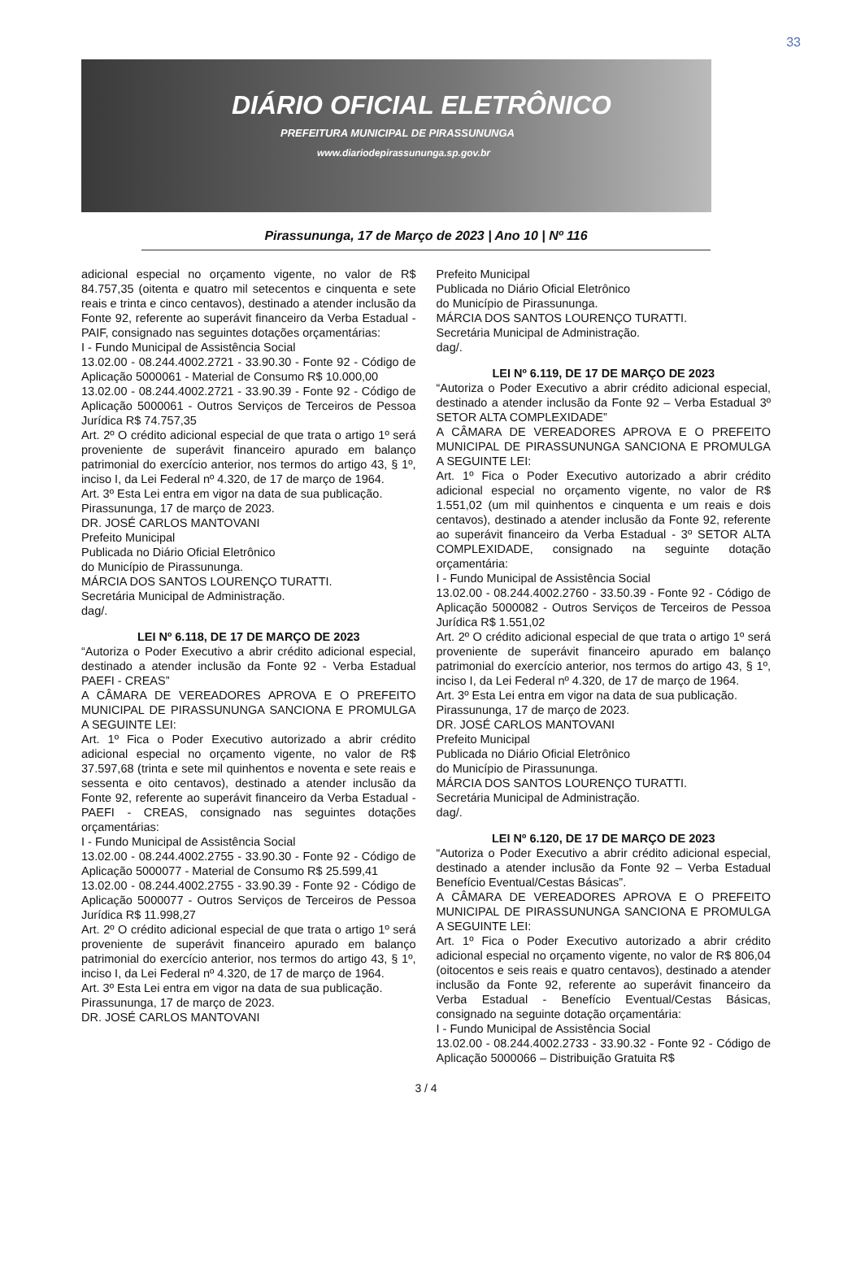33
DIÁRIO OFICIAL ELETRÔNICO
PREFEITURA MUNICIPAL DE PIRASSUNUNGA
www.diariodepirassununga.sp.gov.br
Pirassununga, 17 de Março de 2023 | Ano 10 | Nº 116
adicional especial no orçamento vigente, no valor de R$ 84.757,35 (oitenta e quatro mil setecentos e cinquenta e sete reais e trinta e cinco centavos), destinado a atender inclusão da Fonte 92, referente ao superávit financeiro da Verba Estadual - PAIF, consignado nas seguintes dotações orçamentárias:
I - Fundo Municipal de Assistência Social
13.02.00 - 08.244.4002.2721 - 33.90.30 - Fonte 92 - Código de Aplicação 5000061 - Material de Consumo R$ 10.000,00
13.02.00 - 08.244.4002.2721 - 33.90.39 - Fonte 92 - Código de Aplicação 5000061 - Outros Serviços de Terceiros de Pessoa Jurídica R$ 74.757,35
Art. 2º O crédito adicional especial de que trata o artigo 1º será proveniente de superávit financeiro apurado em balanço patrimonial do exercício anterior, nos termos do artigo 43, § 1º, inciso I, da Lei Federal nº 4.320, de 17 de março de 1964.
Art. 3º Esta Lei entra em vigor na data de sua publicação.
Pirassununga, 17 de março de 2023.
DR. JOSÉ CARLOS MANTOVANI
Prefeito Municipal
Publicada no Diário Oficial Eletrônico
do Município de Pirassununga.
MÁRCIA DOS SANTOS LOURENÇO TURATTI.
Secretária Municipal de Administração.
dag/.
LEI Nº 6.118, DE 17 DE MARÇO DE 2023
“Autoriza o Poder Executivo a abrir crédito adicional especial, destinado a atender inclusão da Fonte 92 - Verba Estadual PAEFI - CREAS”
A CÂMARA DE VEREADORES APROVA E O PREFEITO MUNICIPAL DE PIRASSUNUNGA SANCIONA E PROMULGA A SEGUINTE LEI:
Art. 1º Fica o Poder Executivo autorizado a abrir crédito adicional especial no orçamento vigente, no valor de R$ 37.597,68 (trinta e sete mil quinhentos e noventa e sete reais e sessenta e oito centavos), destinado a atender inclusão da Fonte 92, referente ao superávit financeiro da Verba Estadual - PAEFI - CREAS, consignado nas seguintes dotações orçamentárias:
I - Fundo Municipal de Assistência Social
13.02.00 - 08.244.4002.2755 - 33.90.30 - Fonte 92 - Código de Aplicação 5000077 - Material de Consumo R$ 25.599,41
13.02.00 - 08.244.4002.2755 - 33.90.39 - Fonte 92 - Código de Aplicação 5000077 - Outros Serviços de Terceiros de Pessoa Jurídica R$ 11.998,27
Art. 2º O crédito adicional especial de que trata o artigo 1º será proveniente de superávit financeiro apurado em balanço patrimonial do exercício anterior, nos termos do artigo 43, § 1º, inciso I, da Lei Federal nº 4.320, de 17 de março de 1964.
Art. 3º Esta Lei entra em vigor na data de sua publicação.
Pirassununga, 17 de março de 2023.
DR. JOSÉ CARLOS MANTOVANI
Prefeito Municipal
Publicada no Diário Oficial Eletrônico
do Município de Pirassununga.
MÁRCIA DOS SANTOS LOURENÇO TURATTI.
Secretária Municipal de Administração.
dag/.
LEI Nº 6.119, DE 17 DE MARÇO DE 2023
“Autoriza o Poder Executivo a abrir crédito adicional especial, destinado a atender inclusão da Fonte 92 – Verba Estadual 3º SETOR ALTA COMPLEXIDADE”
A CÂMARA DE VEREADORES APROVA E O PREFEITO MUNICIPAL DE PIRASSUNUNGA SANCIONA E PROMULGA A SEGUINTE LEI:
Art. 1º Fica o Poder Executivo autorizado a abrir crédito adicional especial no orçamento vigente, no valor de R$ 1.551,02 (um mil quinhentos e cinquenta e um reais e dois centavos), destinado a atender inclusão da Fonte 92, referente ao superávit financeiro da Verba Estadual - 3º SETOR ALTA COMPLEXIDADE, consignado na seguinte dotação orçamentária:
I - Fundo Municipal de Assistência Social
13.02.00 - 08.244.4002.2760 - 33.50.39 - Fonte 92 - Código de Aplicação 5000082 - Outros Serviços de Terceiros de Pessoa Jurídica R$ 1.551,02
Art. 2º O crédito adicional especial de que trata o artigo 1º será proveniente de superávit financeiro apurado em balanço patrimonial do exercício anterior, nos termos do artigo 43, § 1º, inciso I, da Lei Federal nº 4.320, de 17 de março de 1964.
Art. 3º Esta Lei entra em vigor na data de sua publicação.
Pirassununga, 17 de março de 2023.
DR. JOSÉ CARLOS MANTOVANI
Prefeito Municipal
Publicada no Diário Oficial Eletrônico
do Município de Pirassununga.
MÁRCIA DOS SANTOS LOURENÇO TURATTI.
Secretária Municipal de Administração.
dag/.
LEI Nº 6.120, DE 17 DE MARÇO DE 2023
“Autoriza o Poder Executivo a abrir crédito adicional especial, destinado a atender inclusão da Fonte 92 – Verba Estadual Benefício Eventual/Cestas Básicas”.
A CÂMARA DE VEREADORES APROVA E O PREFEITO MUNICIPAL DE PIRASSUNUNGA SANCIONA E PROMULGA A SEGUINTE LEI:
Art. 1º Fica o Poder Executivo autorizado a abrir crédito adicional especial no orçamento vigente, no valor de R$ 806,04 (oitocentos e seis reais e quatro centavos), destinado a atender inclusão da Fonte 92, referente ao superávit financeiro da Verba Estadual - Benefício Eventual/Cestas Básicas, consignado na seguinte dotação orçamentária:
I - Fundo Municipal de Assistência Social
13.02.00 - 08.244.4002.2733 - 33.90.32 - Fonte 92 - Código de Aplicação 5000066 – Distribuição Gratuita R$
3 / 4